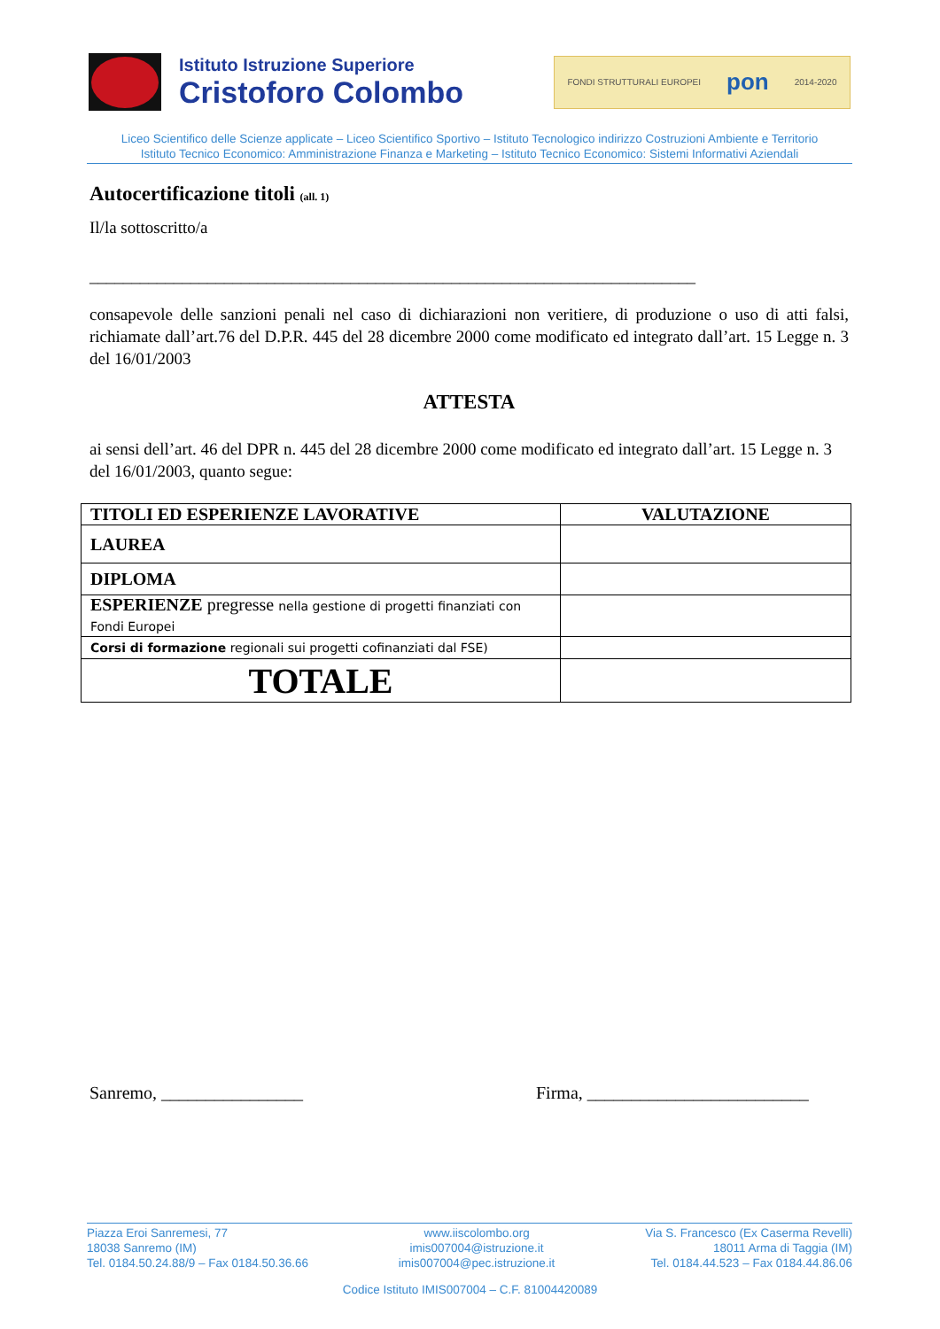Istituto Istruzione Superiore
Cristoforo Colombo
FONDI STRUTTURALI EUROPEI pon 2014-2020
Liceo Scientifico delle Scienze applicate – Liceo Scientifico Sportivo – Istituto Tecnologico indirizzo Costruzioni Ambiente e Territorio
Istituto Tecnico Economico: Amministrazione Finanza e Marketing – Istituto Tecnico Economico: Sistemi Informativi Aziendali
Autocertificazione titoli (all. 1)
Il/la sottoscritto/a
________________________________________________________________________
consapevole delle sanzioni penali nel caso di dichiarazioni non veritiere, di produzione o uso di atti falsi, richiamate dall’art.76 del D.P.R. 445 del 28 dicembre 2000 come modificato ed integrato dall’art. 15 Legge n. 3 del 16/01/2003
ATTESTA
ai sensi dell’art. 46 del DPR n. 445 del 28 dicembre 2000 come modificato ed integrato dall’art. 15 Legge n. 3 del 16/01/2003, quanto segue:
| TITOLI ED ESPERIENZE LAVORATIVE | VALUTAZIONE |
| --- | --- |
| LAUREA | |
| DIPLOMA | |
| ESPERIENZE pregresse nella gestione di progetti finanziati con Fondi Europei | |
| Corsi di formazione regionali sui progetti cofinanziati dal FSE) | |
| TOTALE | |
Sanremo, ________________ Firma, _________________________
Piazza Eroi Sanremesi, 77
18038 Sanremo (IM)
Tel. 0184.50.24.88/9 – Fax 0184.50.36.66
www.iiscolombo.org
imis007004@istruzione.it
imis007004@pec.istruzione.it
Via S. Francesco (Ex Caserma Revelli)
18011 Arma di Taggia (IM)
Tel. 0184.44.523 – Fax 0184.44.86.06
Codice Istituto IMIS007004 – C.F. 81004420089